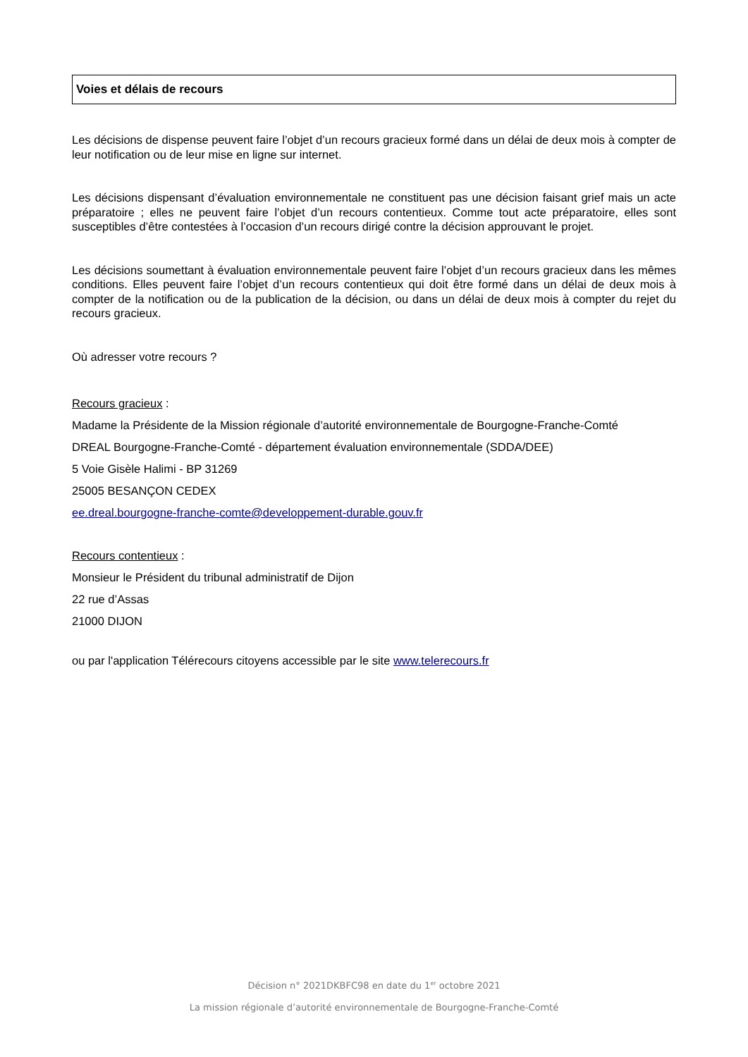Voies et délais de recours
Les décisions de dispense peuvent faire l’objet d’un recours gracieux formé dans un délai de deux mois à compter de leur notification ou de leur mise en ligne sur internet.
Les décisions dispensant d’évaluation environnementale ne constituent pas une décision faisant grief mais un acte préparatoire ; elles ne peuvent faire l’objet d’un recours contentieux. Comme tout acte préparatoire, elles sont susceptibles d’être contestées à l’occasion d’un recours dirigé contre la décision approuvant le projet.
Les décisions soumettant à évaluation environnementale peuvent faire l’objet d’un recours gracieux dans les mêmes conditions. Elles peuvent faire l’objet d’un recours contentieux qui doit être formé dans un délai de deux mois à compter de la notification ou de la publication de la décision, ou dans un délai de deux mois à compter du rejet du recours gracieux.
Où adresser votre recours ?
Recours gracieux :
Madame la Présidente de la Mission régionale d’autorité environnementale de Bourgogne-Franche-Comté
DREAL Bourgogne-Franche-Comté - département évaluation environnementale (SDDA/DEE)
5 Voie Gisèle Halimi - BP 31269
25005 BESANÇON CEDEX
ee.dreal.bourgogne-franche-comte@developpement-durable.gouv.fr
Recours contentieux :
Monsieur le Président du tribunal administratif de Dijon
22 rue d’Assas
21000 DIJON
ou par l'application Télérecours citoyens accessible par le site www.telerecours.fr
Décision n° 2021DKBFC98 en date du 1<sup>er</sup> octobre 2021
La mission régionale d’autorité environnementale de Bourgogne-Franche-Comté